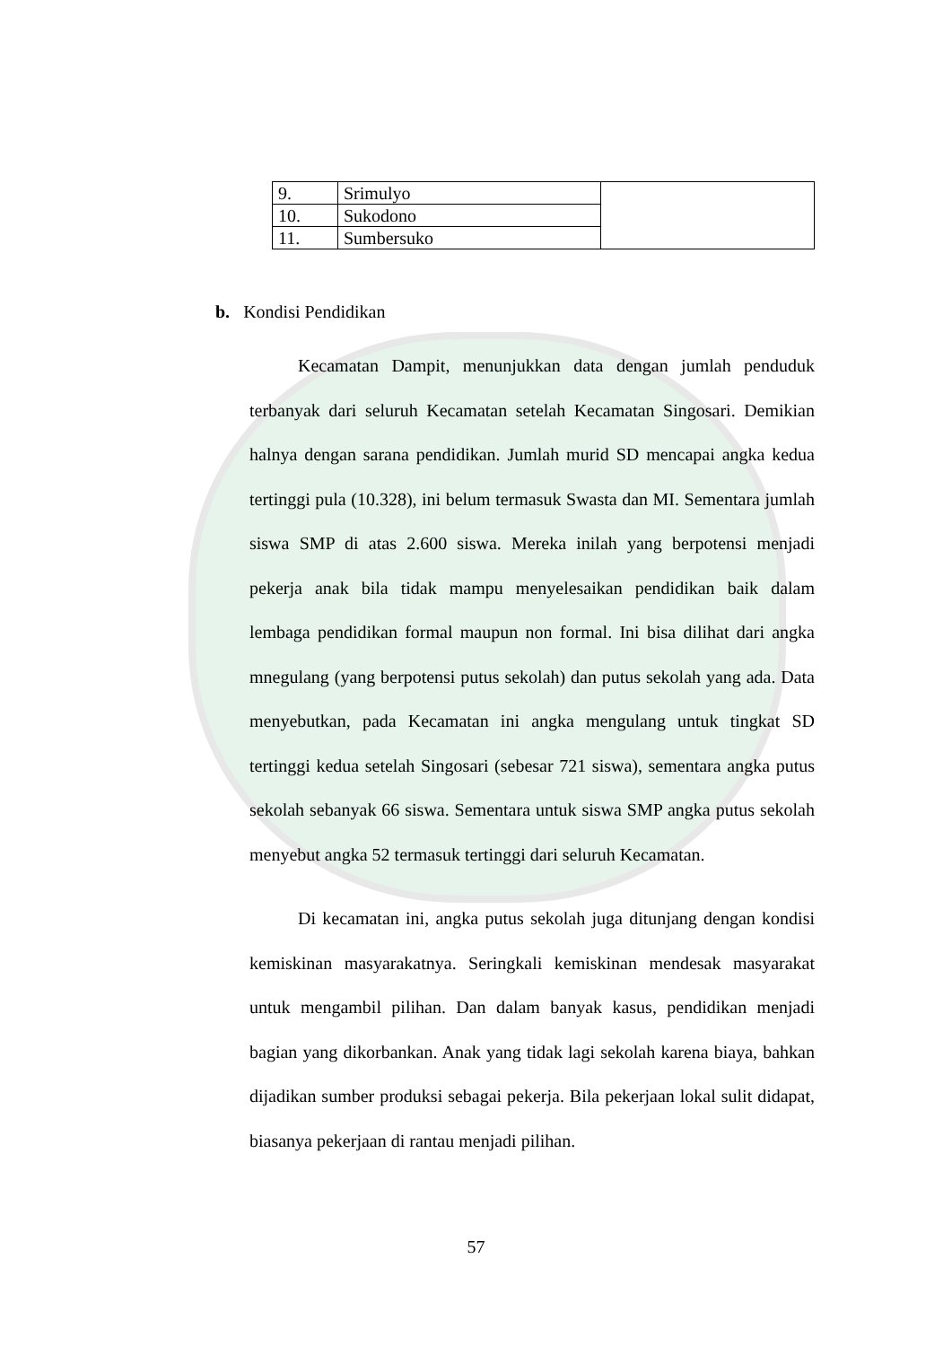| 9. | Srimulyo | |
| 10. | Sukodono | |
| 11. | Sumbersuko | |
b. Kondisi Pendidikan
Kecamatan Dampit, menunjukkan data dengan jumlah penduduk terbanyak dari seluruh Kecamatan setelah Kecamatan Singosari. Demikian halnya dengan sarana pendidikan. Jumlah murid SD mencapai angka kedua tertinggi pula (10.328), ini belum termasuk Swasta dan MI. Sementara jumlah siswa SMP di atas 2.600 siswa. Mereka inilah yang berpotensi menjadi pekerja anak bila tidak mampu menyelesaikan pendidikan baik dalam lembaga pendidikan formal maupun non formal. Ini bisa dilihat dari angka mnegulang (yang berpotensi putus sekolah) dan putus sekolah yang ada. Data menyebutkan, pada Kecamatan ini angka mengulang untuk tingkat SD tertinggi kedua setelah Singosari (sebesar 721 siswa), sementara angka putus sekolah sebanyak 66 siswa. Sementara untuk siswa SMP angka putus sekolah menyebut angka 52 termasuk tertinggi dari seluruh Kecamatan.
Di kecamatan ini, angka putus sekolah juga ditunjang dengan kondisi kemiskinan masyarakatnya. Seringkali kemiskinan mendesak masyarakat untuk mengambil pilihan. Dan dalam banyak kasus, pendidikan menjadi bagian yang dikorbankan. Anak yang tidak lagi sekolah karena biaya, bahkan dijadikan sumber produksi sebagai pekerja. Bila pekerjaan lokal sulit didapat, biasanya pekerjaan di rantau menjadi pilihan.
57